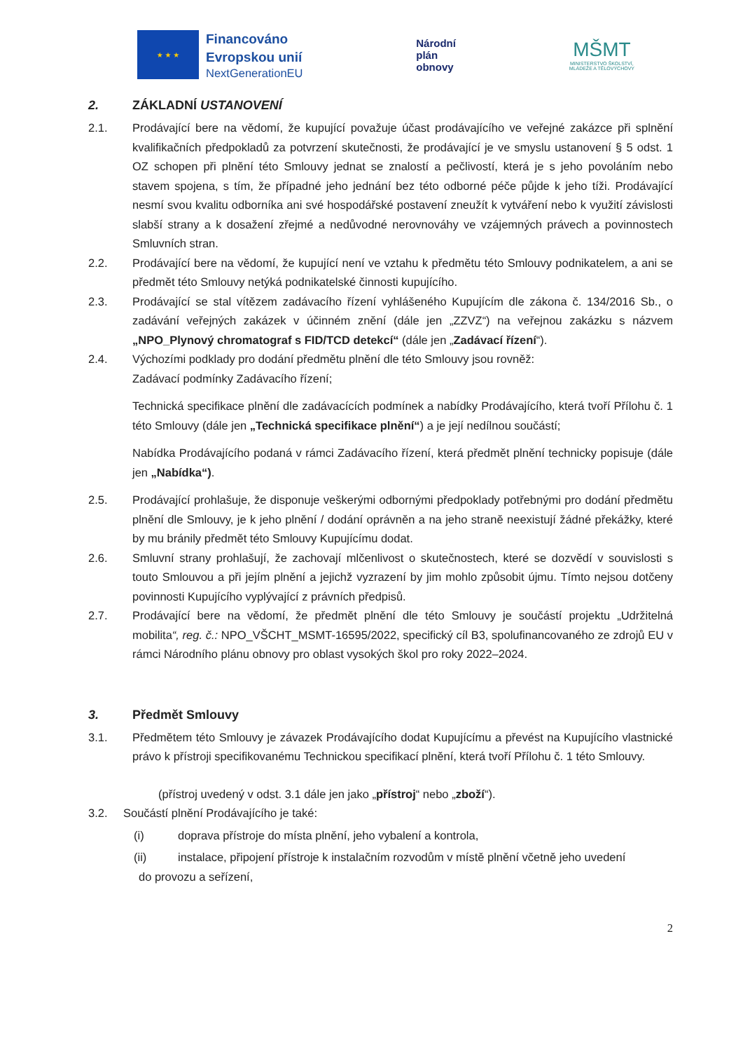★ ★ ★
Financováno
Evropskou unií
NextGenerationEU
Národní
plán
obnovy
MŠMT
MINISTERSTVO ŠKOLSTVÍ,
MLÁDEŽE A TĚLOVÝCHOVY
2. ZÁKLADNÍ USTANOVENÍ
2.1. Prodávající bere na vědomí, že kupující považuje účast prodávajícího ve veřejné zakázce při splnění kvalifikačních předpokladů za potvrzení skutečnosti, že prodávající je ve smyslu ustanovení § 5 odst. 1 OZ schopen při plnění této Smlouvy jednat se znalostí a pečlivostí, která je s jeho povoláním nebo stavem spojena, s tím, že případné jeho jednání bez této odborné péče půjde k jeho tíži. Prodávající nesmí svou kvalitu odborníka ani své hospodářské postavení zneužít k vytváření nebo k využití závislosti slabší strany a k dosažení zřejmé a nedůvodné nerovnováhy ve vzájemných právech a povinnostech Smluvních stran.
2.2. Prodávající bere na vědomí, že kupující není ve vztahu k předmětu této Smlouvy podnikatelem, a ani se předmět této Smlouvy netýká podnikatelské činnosti kupujícího.
2.3. Prodávající se stal vítězem zadávacího řízení vyhlášeného Kupujícím dle zákona č. 134/2016 Sb., o zadávání veřejných zakázek v účinném znění (dále jen „ZZVZ“) na veřejnou zakázku s názvem „NPO_Plynový chromatograf s FID/TCD detekcí“ (dále jen „Zadávací řízení“).
2.4. Výchozími podklady pro dodání předmětu plnění dle této Smlouvy jsou rovněž:
Zadávací podmínky Zadávacího řízení;
Technická specifikace plnění dle zadávacících podmínek a nabídky Prodávajícího, která tvoří Přílohu č. 1 této Smlouvy (dále jen „Technická specifikace plnění“) a je její nedílnou součástí;
Nabídka Prodávajícího podaná v rámci Zadávacího řízení, která předmět plnění technicky popisuje (dále jen „Nabídka“).
2.5. Prodávající prohlašuje, že disponuje veškerými odbornými předpoklady potřebnými pro dodání předmětu plnění dle Smlouvy, je k jeho plnění / dodání oprávněn a na jeho straně neexistují žádné překážky, které by mu bránily předmět této Smlouvy Kupujícímu dodat.
2.6. Smluvní strany prohlašují, že zachovají mlčenlivost o skutečnostech, které se dozvědí v souvislosti s touto Smlouvou a při jejím plnění a jejichž vyzrazení by jim mohlo způsobit újmu. Tímto nejsou dotčeny povinnosti Kupujícího vyplývající z právních předpisů.
2.7. Prodávající bere na vědomí, že předmět plnění dle této Smlouvy je součástí projektu „Udržitelná mobilita“, reg. č.: NPO_VŠCHT_MSMT-16595/2022, specifický cíl B3, spolufinancovaného ze zdrojů EU v rámci Národního plánu obnovy pro oblast vysokých škol pro roky 2022–2024.
3. Předmět Smlouvy
3.1. Předmětem této Smlouvy je závazek Prodávajícího dodat Kupujícímu a převést na Kupujícího vlastnické právo k přístroji specifikovanému Technickou specifikací plnění, která tvoří Přílohu č. 1 této Smlouvy.
(přístroj uvedený v odst. 3.1 dále jen jako „přístroj“ nebo „zboží“).
3.2. Součástí plnění Prodávajícího je také:
(i) doprava přístroje do místa plnění, jeho vybalení a kontrola,
(ii) instalace, připojení přístroje k instalačním rozvodům v místě plnění včetně jeho uvedení
do provozu a seřízení,
2